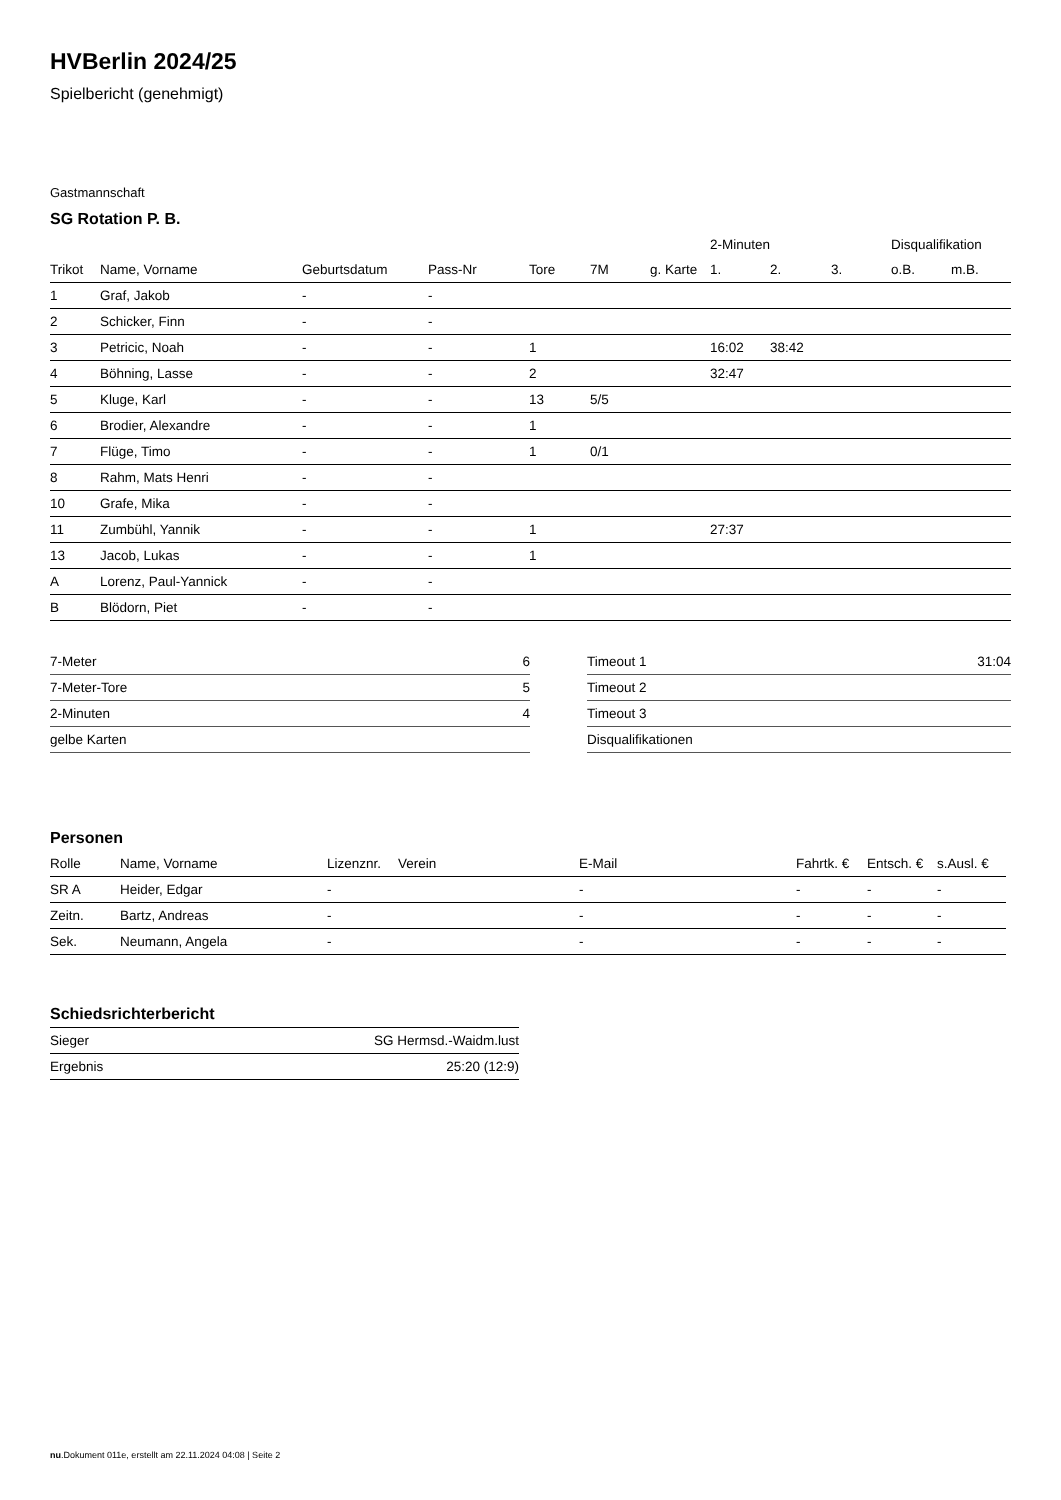HVBerlin 2024/25
Spielbericht (genehmigt)
Gastmannschaft
SG Rotation P. B.
| | | | | | | | 2-Minuten | | | Disqualifikation | |
| --- | --- | --- | --- | --- | --- | --- | --- | --- | --- | --- | --- |
| Trikot | Name, Vorname | Geburtsdatum | Pass-Nr | Tore | 7M | g. Karte | 1. | 2. | 3. | o.B. | m.B. |
| 1 | Graf, Jakob | - | - | | | | | | | | |
| 2 | Schicker, Finn | - | - | | | | | | | | |
| 3 | Petricic, Noah | - | - | 1 | | | 16:02 | 38:42 | | | |
| 4 | Böhning, Lasse | - | - | 2 | | | 32:47 | | | | |
| 5 | Kluge, Karl | - | - | 13 | 5/5 | | | | | | |
| 6 | Brodier, Alexandre | - | - | 1 | | | | | | | |
| 7 | Flüge, Timo | - | - | 1 | 0/1 | | | | | | |
| 8 | Rahm, Mats Henri | - | - | | | | | | | | |
| 10 | Grafe, Mika | - | - | | | | | | | | |
| 11 | Zumbühl, Yannik | - | - | 1 | | | 27:37 | | | | |
| 13 | Jacob, Lukas | - | - | 1 | | | | | | | |
| A | Lorenz, Paul-Yannick | - | - | | | | | | | | |
| B | Blödorn, Piet | - | - | | | | | | | | |
| 7-Meter | 6 |
| 7-Meter-Tore | 5 |
| 2-Minuten | 4 |
| gelbe Karten | |
| Timeout 1 | 31:04 |
| Timeout 2 | |
| Timeout 3 | |
| Disqualifikationen | |
Personen
| Rolle | Name, Vorname | Lizenznr. | Verein | E-Mail | Fahrtk. € | Entsch. € | s.Ausl. € |
| --- | --- | --- | --- | --- | --- | --- | --- |
| SR A | Heider, Edgar | - | | - | - | - | - |
| Zeitn. | Bartz, Andreas | - | | - | - | - | - |
| Sek. | Neumann, Angela | - | | - | - | - | - |
Schiedsrichterbericht
| Sieger | SG Hermsd.-Waidm.lust |
| Ergebnis | 25:20 (12:9) |
nu.Dokument 011e, erstellt am 22.11.2024 04:08 | Seite 2